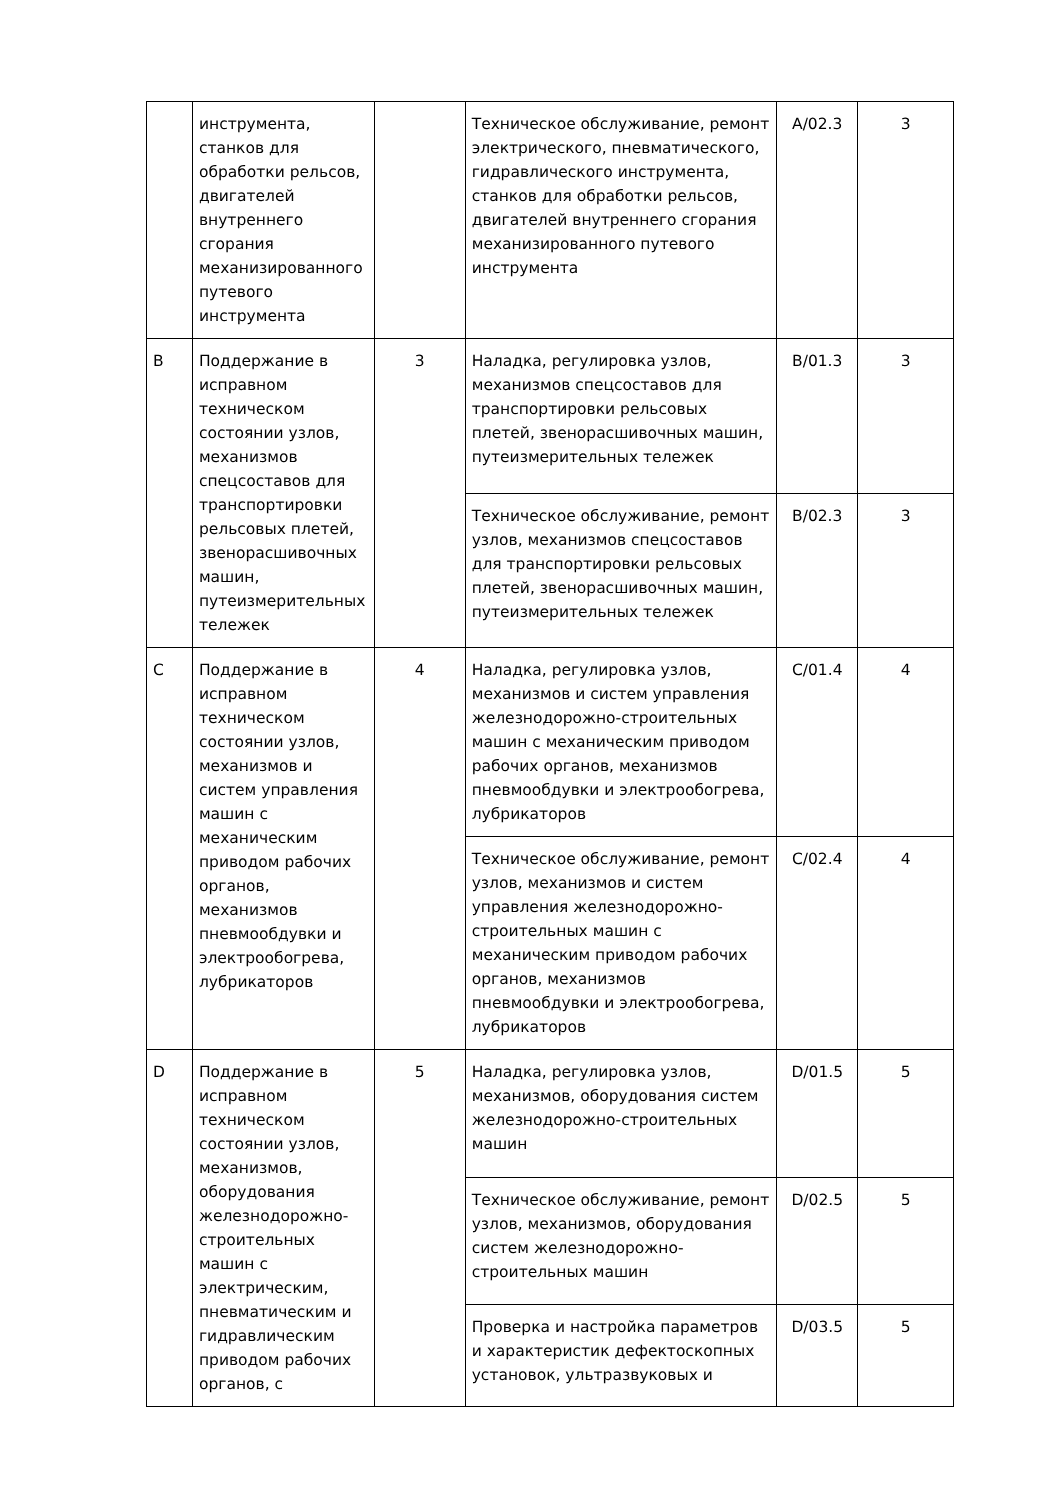| | инструмента, станков для обработки рельсов, двигателей внутреннего сгорания механизированного путевого инструмента | | Техническое обслуживание, ремонт электрического, пневматического, гидравлического инструмента, станков для обработки рельсов, двигателей внутреннего сгорания механизированного путевого инструмента | A/02.3 | 3 |
| B | Поддержание в исправном техническом состоянии узлов, механизмов спецсоставов для транспортировки рельсовых плетей, звенорасшивочных машин, путеизмерительных тележек | 3 | Наладка, регулировка узлов, механизмов спецсоставов для транспортировки рельсовых плетей, звенорасшивочных машин, путеизмерительных тележек | B/01.3 | 3 |
| | | | Техническое обслуживание, ремонт узлов, механизмов спецсоставов для транспортировки рельсовых плетей, звенорасшивочных машин, путеизмерительных тележек | B/02.3 | 3 |
| C | Поддержание в исправном техническом состоянии узлов, механизмов и систем управления машин с механическим приводом рабочих органов, механизмов пневмообдувки и электрообогрева, лубрикаторов | 4 | Наладка, регулировка узлов, механизмов и систем управления железнодорожно-строительных машин с механическим приводом рабочих органов, механизмов пневмообдувки и электрообогрева, лубрикаторов | C/01.4 | 4 |
| | | | Техническое обслуживание, ремонт узлов, механизмов и систем управления железнодорожно-строительных машин с механическим приводом рабочих органов, механизмов пневмообдувки и электрообогрева, лубрикаторов | C/02.4 | 4 |
| D | Поддержание в исправном техническом состоянии узлов, механизмов, оборудования железнодорожно-строительных машин с электрическим, пневматическим и гидравлическим приводом рабочих органов, с | 5 | Наладка, регулировка узлов, механизмов, оборудования систем железнодорожно-строительных машин | D/01.5 | 5 |
| | | | Техническое обслуживание, ремонт узлов, механизмов, оборудования систем железнодорожно-строительных машин | D/02.5 | 5 |
| | | | Проверка и настройка параметров и характеристик дефектоскопных установок, ультразвуковых и | D/03.5 | 5 |